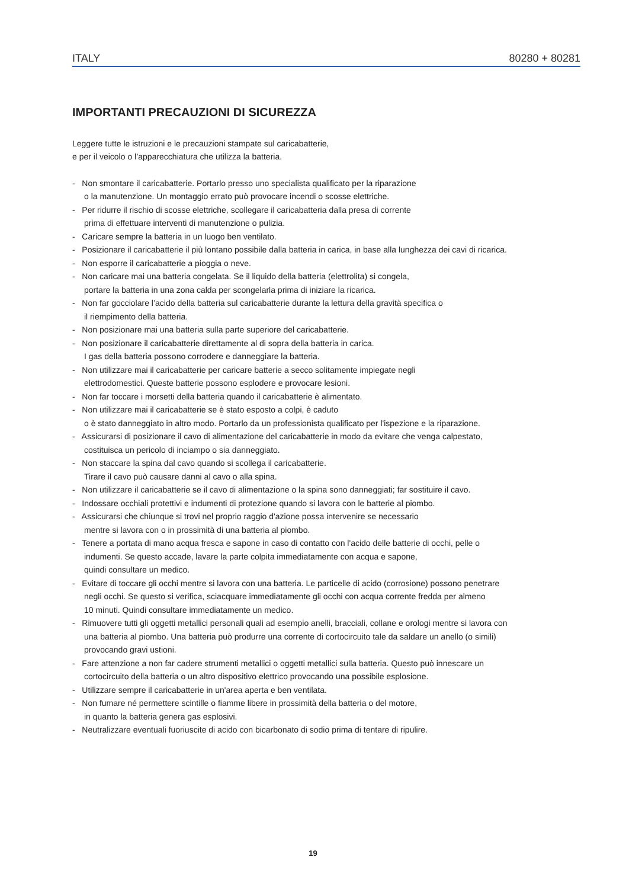ITALY 80280 + 80281
IMPORTANTI PRECAUZIONI DI SICUREZZA
Leggere tutte le istruzioni e le precauzioni stampate sul caricabatterie,
e per il veicolo o l’apparecchiatura che utilizza la batteria.
- Non smontare il caricabatterie. Portarlo presso uno specialista qualificato per la riparazione
o la manutenzione. Un montaggio errato può provocare incendi o scosse elettriche.
- Per ridurre il rischio di scosse elettriche, scollegare il caricabatteria dalla presa di corrente
prima di effettuare interventi di manutenzione o pulizia.
- Caricare sempre la batteria in un luogo ben ventilato.
- Posizionare il caricabatterie il più lontano possibile dalla batteria in carica, in base alla lunghezza dei cavi di ricarica.
- Non esporre il caricabatterie a pioggia o neve.
- Non caricare mai una batteria congelata. Se il liquido della batteria (elettrolita) si congela,
portare la batteria in una zona calda per scongelarla prima di iniziare la ricarica.
- Non far gocciolare l’acido della batteria sul caricabatterie durante la lettura della gravità specifica o
il riempimento della batteria.
- Non posizionare mai una batteria sulla parte superiore del caricabatterie.
- Non posizionare il caricabatterie direttamente al di sopra della batteria in carica.
I gas della batteria possono corrodere e danneggiare la batteria.
- Non utilizzare mai il caricabatterie per caricare batterie a secco solitamente impiegate negli
elettrodomestici. Queste batterie possono esplodere e provocare lesioni.
- Non far toccare i morsetti della batteria quando il caricabatterie è alimentato.
- Non utilizzare mai il caricabatterie se è stato esposto a colpi, è caduto
o è stato danneggiato in altro modo. Portarlo da un professionista qualificato per l'ispezione e la riparazione.
- Assicurarsi di posizionare il cavo di alimentazione del caricabatterie in modo da evitare che venga calpestato,
costituisca un pericolo di inciampo o sia danneggiato.
- Non staccare la spina dal cavo quando si scollega il caricabatterie.
Tirare il cavo può causare danni al cavo o alla spina.
- Non utilizzare il caricabatterie se il cavo di alimentazione o la spina sono danneggiati; far sostituire il cavo.
- Indossare occhiali protettivi e indumenti di protezione quando si lavora con le batterie al piombo.
- Assicurarsi che chiunque si trovi nel proprio raggio d'azione possa intervenire se necessario
mentre si lavora con o in prossimità di una batteria al piombo.
- Tenere a portata di mano acqua fresca e sapone in caso di contatto con l'acido delle batterie di occhi, pelle o
indumenti. Se questo accade, lavare la parte colpita immediatamente con acqua e sapone,
quindi consultare un medico.
- Evitare di toccare gli occhi mentre si lavora con una batteria. Le particelle di acido (corrosione) possono penetrare
negli occhi. Se questo si verifica, sciacquare immediatamente gli occhi con acqua corrente fredda per almeno
10 minuti. Quindi consultare immediatamente un medico.
- Rimuovere tutti gli oggetti metallici personali quali ad esempio anelli, bracciali, collane e orologi mentre si lavora con
una batteria al piombo. Una batteria può produrre una corrente di cortocircuito tale da saldare un anello (o simili)
provocando gravi ustioni.
- Fare attenzione a non far cadere strumenti metallici o oggetti metallici sulla batteria. Questo può innescare un
cortocircuito della batteria o un altro dispositivo elettrico provocando una possibile esplosione.
- Utilizzare sempre il caricabatterie in un'area aperta e ben ventilata.
- Non fumare né permettere scintille o fiamme libere in prossimità della batteria o del motore,
in quanto la batteria genera gas esplosivi.
- Neutralizzare eventuali fuoriuscite di acido con bicarbonato di sodio prima di tentare di ripulire.
19